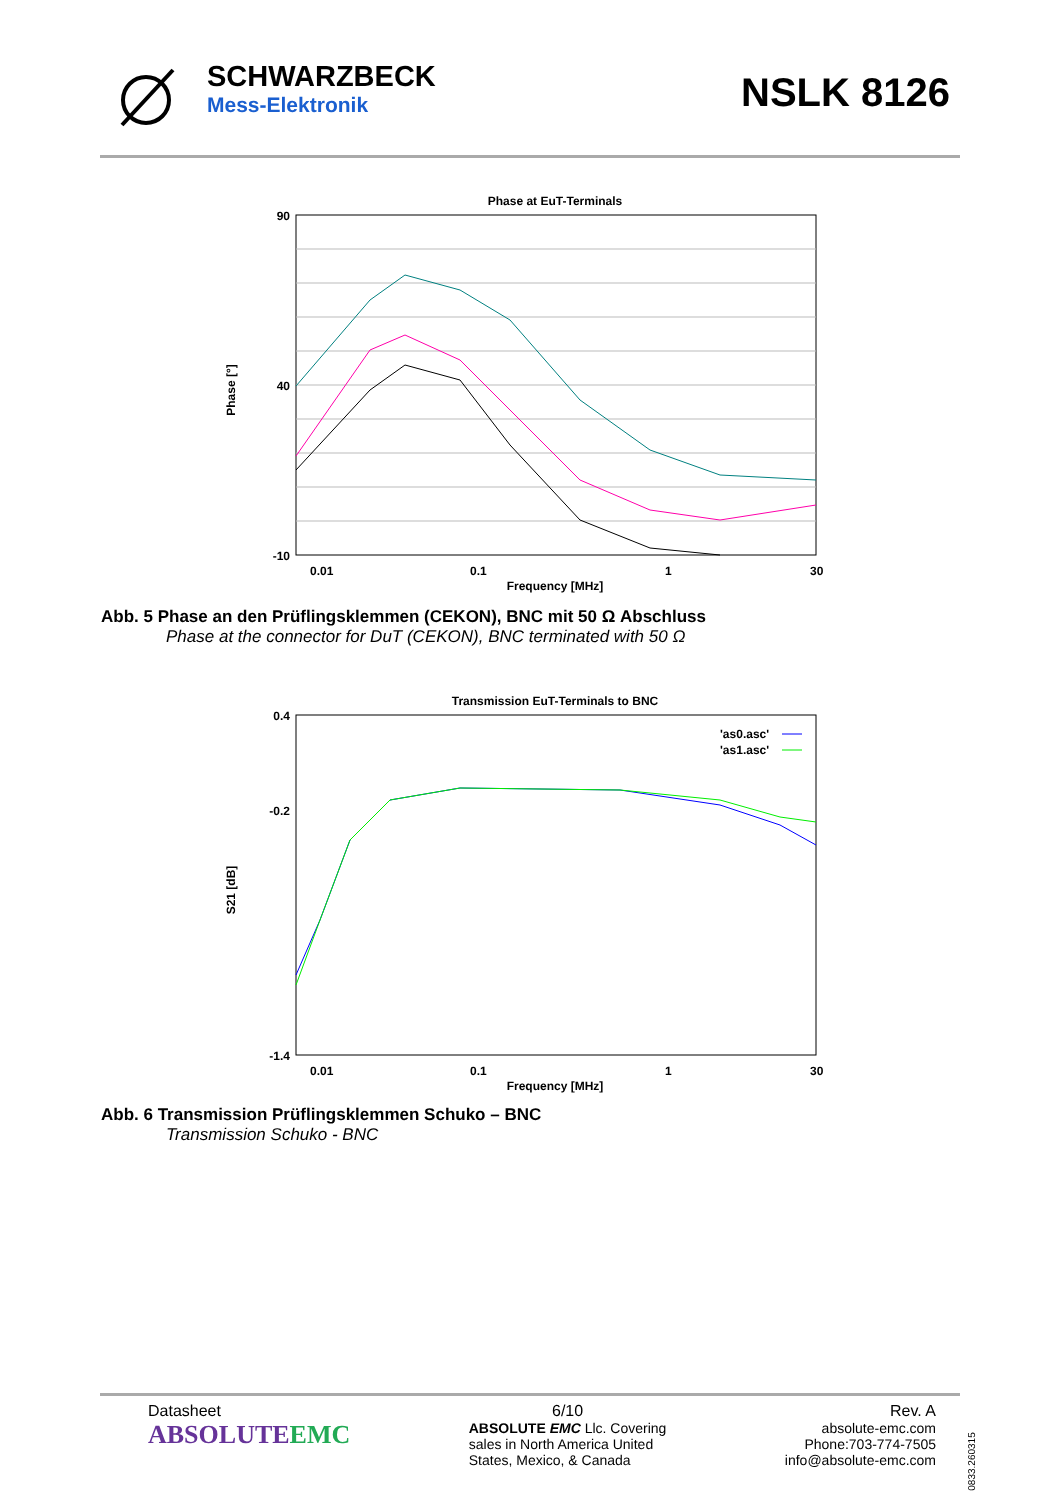SCHWARZBECK
Mess-Elektronik
NSLK 8126
Phase at EuT-Terminals
90
40
-10
0.01
0.1
1
30
Frequency [MHz]
Phase [°]
Abb. 5 Phase an den Prüflingsklemmen (CEKON), BNC mit 50 Ω Abschluss
Phase at the connector for DuT (CEKON), BNC terminated with 50 Ω
Transmission EuT-Terminals to BNC
0.4
-0.2
-1.4
0.01
0.1
1
30
Frequency [MHz]
S21 [dB]
'as0.asc'
'as1.asc'
Abb. 6 Transmission Prüflingsklemmen Schuko – BNC
Transmission Schuko - BNC
Datasheet
ABSOLUTEEMC
6/10
ABSOLUTE EMC Llc. Covering
sales in North America United
States, Mexico, & Canada
Rev. A
absolute-emc.com
Phone:703-774-7505
info@absolute-emc.com
0833.260315